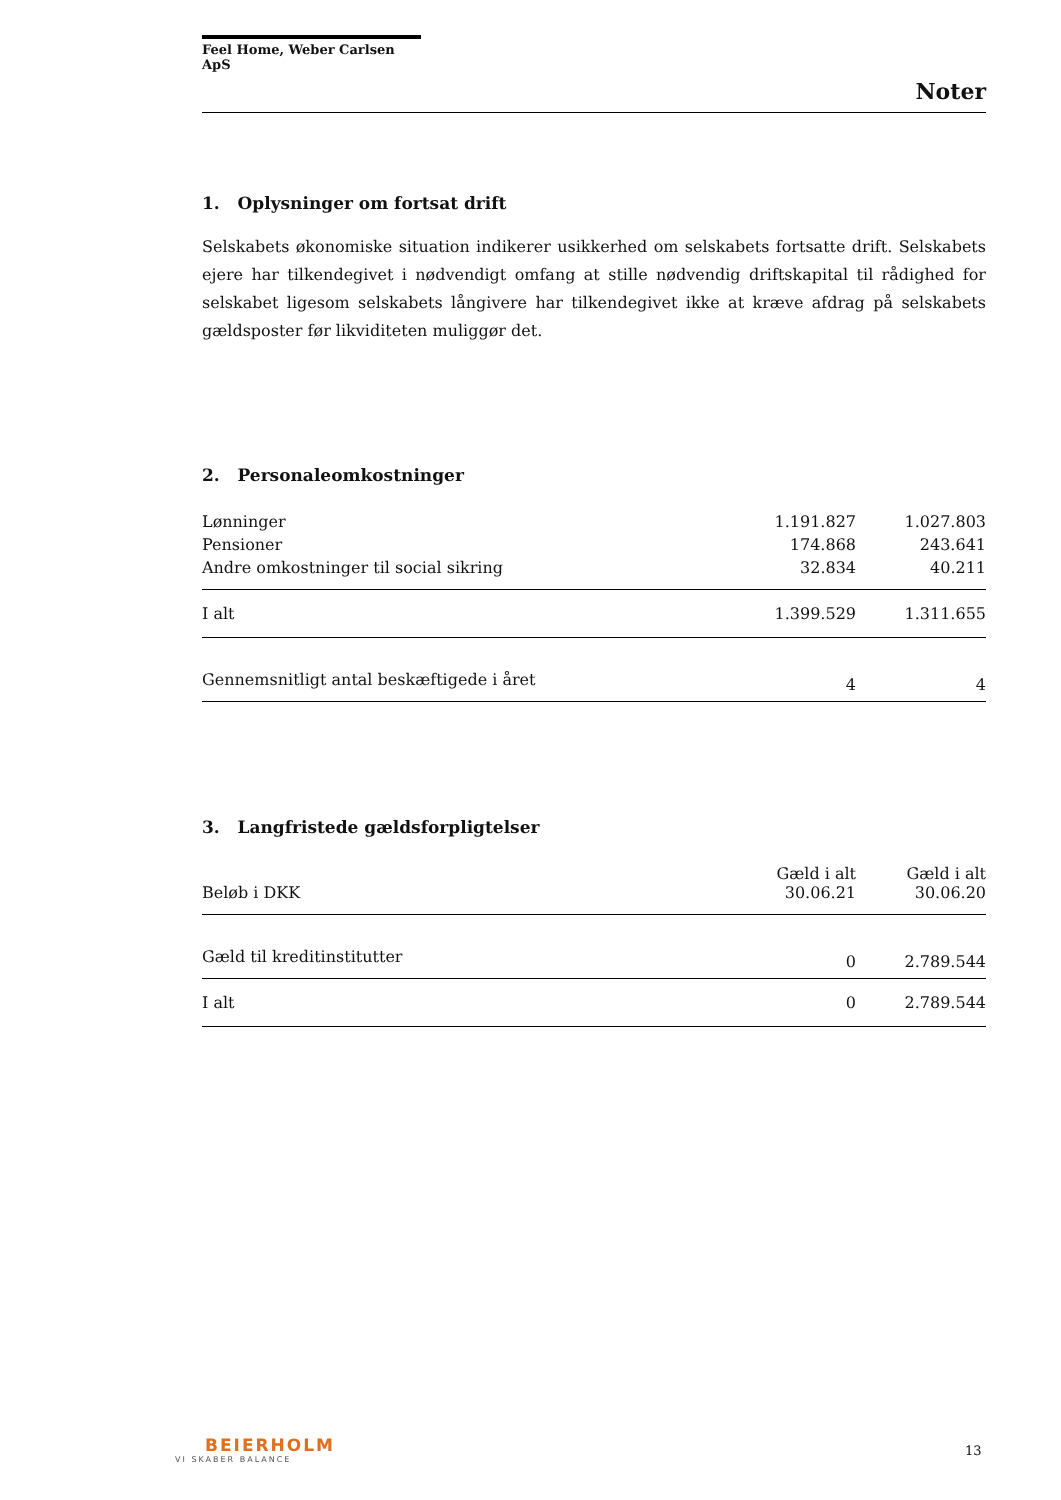Feel Home, Weber Carlsen ApS
Noter
1. Oplysninger om fortsat drift
Selskabets økonomiske situation indikerer usikkerhed om selskabets fortsatte drift. Selskabets ejere har tilkendegivet i nødvendigt omfang at stille nødvendig driftskapital til rådighed for selskabet ligesom selskabets långivere har tilkendegivet ikke at kræve afdrag på selskabets gældsposter før likviditeten muliggør det.
2. Personaleomkostninger
| Lønninger | 1.191.827 | 1.027.803 |
| Pensioner | 174.868 | 243.641 |
| Andre omkostninger til social sikring | 32.834 | 40.211 |
| I alt | 1.399.529 | 1.311.655 |
| Gennemsnitligt antal beskæftigede i året | 4 | 4 |
3. Langfristede gældsforpligtelser
| Beløb i DKK | Gæld i alt 30.06.21 | Gæld i alt 30.06.20 |
| Gæld til kreditinstitutter | 0 | 2.789.544 |
| I alt | 0 | 2.789.544 |
BEIERHOLM
VI SKABER BALANCE
13